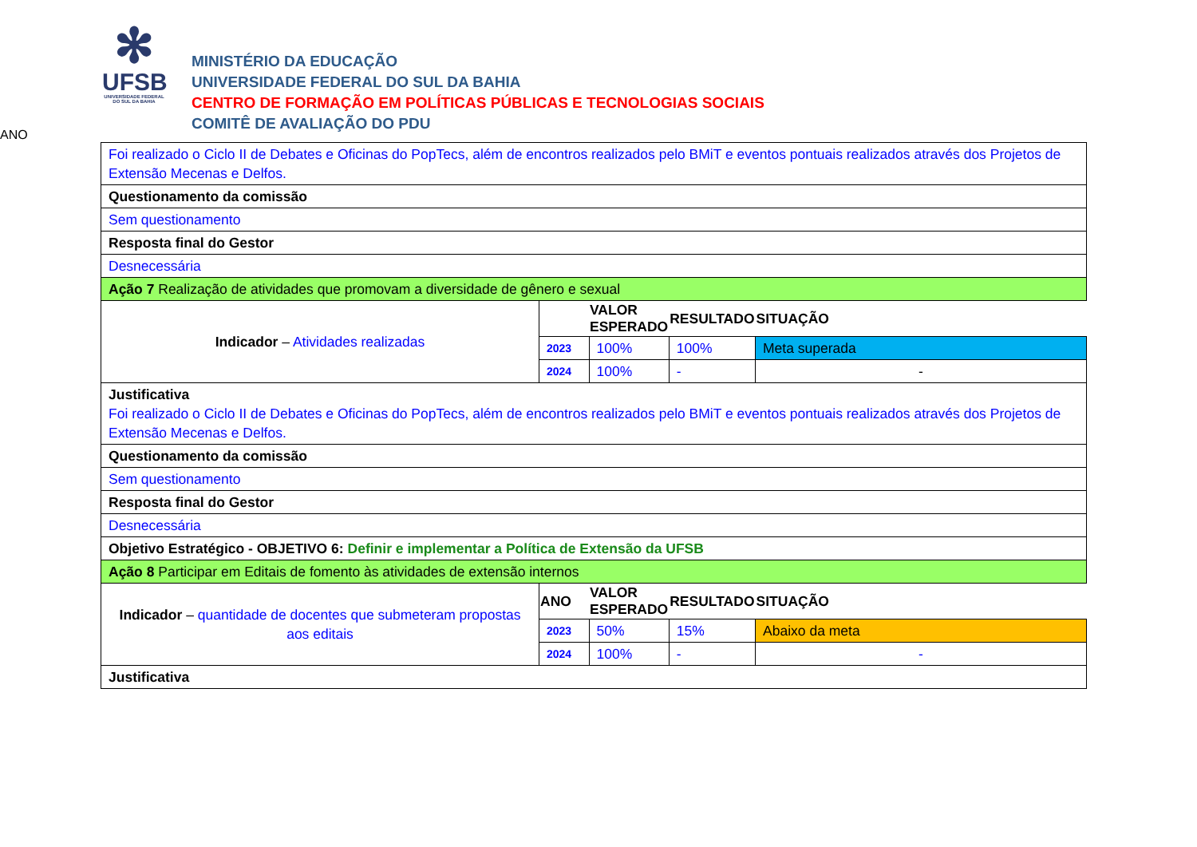✻
UFSB
UNIVERSIDADE FEDERAL
DO SUL DA BAHIA
MINISTÉRIO DA EDUCAÇÃO
UNIVERSIDADE FEDERAL DO SUL DA BAHIA
CENTRO DE FORMAÇÃO EM POLÍTICAS PÚBLICAS E TECNOLOGIAS SOCIAIS
COMITÊ DE AVALIAÇÃO DO PDU
| Foi realizado o Ciclo II de Debates e Oficinas do PopTecs, além de encontros realizados pelo BMiT e eventos pontuais realizados através dos Projetos de Extensão Mecenas e Delfos. | | | | | |
| Questionamento da comissão | | | | | |
| Sem questionamento | | | | | |
| Resposta final do Gestor | | | | | |
| Desnecessária | | | | | |
| Ação 7 Realização de atividades que promovam a diversidade de gênero e sexual | | | | | |
| Indicador – Atividades realizadas | | | VALOR ESPERADO | RESULTADO | SITUAÇÃO |
| | 2023 | 100% | 100% | Meta superada | |
| | 2024 | 100% | - | - | |
| Justificativa Foi realizado o Ciclo II de Debates e Oficinas do PopTecs, além de encontros realizados pelo BMiT e eventos pontuais realizados através dos Projetos de Extensão Mecenas e Delfos. | | | | | |
| Questionamento da comissão | | | | | |
| Sem questionamento | | | | | |
| Resposta final do Gestor | | | | | |
| Desnecessária | | | | | |
| Objetivo Estratégico - OBJETIVO 6: Definir e implementar a Política de Extensão da UFSB | | | | | |
| Ação 8 Participar em Editais de fomento às atividades de extensão internos | | | | | |
| Indicador – quantidade de docentes que submeteram propostas aos editais | ANO | VALOR ESPERADO | RESULTADO | SITUAÇÃO | |
| | 2023 | 50% | 15% | Abaixo da meta | |
| | 2024 | 100% | - | - | |
| Justificativa | | | | | |